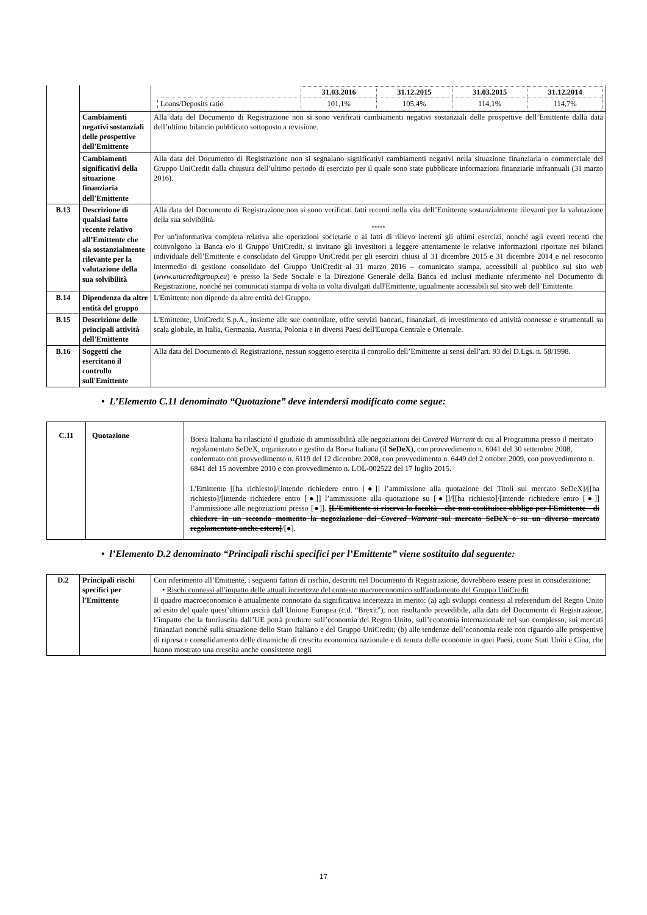| | | / / 31.03.2016 / 31.12.2015 / 31.03.2015 / 31.12.2014 / / Loans/Deposits ratio / 101,1% / 105,4% / 114,1% / 114,7% / |
| | Cambiamenti negativi sostanziali delle prospettive dell'Emittente | Alla data del Documento di Registrazione non si sono verificati cambiamenti negativi sostanziali delle prospettive dell’Emittente dalla data dell’ultimo bilancio pubblicato sottoposto a revisione. |
| | Cambiamenti significativi della situazione finanziaria dell'Emittente | Alla data del Documento di Registrazione non si segnalano significativi cambiamenti negativi nella situazione finanziaria o commerciale del Gruppo UniCredit dalla chiusura dell’ultimo periodo di esercizio per il quale sono state pubblicate informazioni finanziarie infrannuali (31 marzo 2016). |
| B.13 | Descrizione di qualsiasi fatto recente relativo all’Emittente che sia sostanzialmente rilevante per la valutazione della sua solvibilità | Alla data del Documento di Registrazione non si sono verificati fatti recenti nella vita dell’Emittente sostanzialmente rilevanti per la valutazione della sua solvibilità. ***** Per un'informativa completa relativa alle operazioni societarie e ai fatti di rilievo inerenti gli ultimi esercizi, nonché agli eventi recenti che coinvolgono la Banca e/o il Gruppo UniCredit, si invitano gli investitori a leggere attentamente le relative informazioni riportate nei bilanci individuale dell’Emittente e consolidato del Gruppo UniCredit per gli esercizi chiusi al 31 dicembre 2015 e 31 dicembre 2014 e nel resoconto intermedio di gestione consolidato del Gruppo UniCredit al 31 marzo 2016 – comunicato stampa, accessibili al pubblico sul sito web ( www.unicreditgroup.eu ) e presso la Sede Sociale e la Direzione Generale della Banca ed inclusi mediante riferimento nel Documento di Registrazione, nonché nei comunicati stampa di volta in volta divulgati dall'Emittente, ugualmente accessibili sul sito web dell’Emittente. |
| B.14 | Dipendenza da altre entità del gruppo | L'Emittente non dipende da altre entità del Gruppo. |
| B.15 | Descrizione delle principali attività dell'Emittente | L'Emittente, UniCredit S.p.A., insieme alle sue controllate, offre servizi bancari, finanziari, di investimento ed attività connesse e strumentali su scala globale, in Italia, Germania, Austria, Polonia e in diversi Paesi dell'Europa Centrale e Orientale. |
| B.16 | Soggetti che esercitano il controllo sull'Emittente | Alla data del Documento di Registrazione, nessun soggetto esercita il controllo dell’Emittente ai sensi dell’art. 93 del D.Lgs. n. 58/1998. |
• L’Elemento C.11 denominato “Quotazione” deve intendersi modificato come segue:
| C.11 | Quotazione | Borsa Italiana ha rilasciato il giudizio di ammissibilità alle negoziazioni dei Covered Warrant di cui al Programma presso il mercato regolamentato SeDeX, organizzato e gestito da Borsa Italiana (il SeDeX ), con provvedimento n. 6041 del 30 settembre 2008, confermato con provvedimento n. 6119 del 12 dicembre 2008, con provvedimento n. 6449 del 2 ottobre 2009, con provvedimento n. 6841 del 15 novembre 2010 e con provvedimento n. LOL-002522 del 17 luglio 2015. L'Emittente [[ha richiesto]/[intende richiedere entro [●]] l’ammissione alla quotazione dei Titoli sul mercato SeDeX]/[[ha richiesto]/[intende richiedere entro [●]] l’ammissione alla quotazione su [●]]/[[ha richiesto]/[intende richiedere entro [●]] l’ammissione alle negoziazioni presso [●]]. [L'Emittente si riserva la facoltà - che non costituisce obbligo per l'Emittente - di chiedere in un secondo momento la negoziazione dei Covered Warrant sul mercato SeDeX o su un diverso mercato regolamentato anche estero] /[●]. |
• l’Elemento D.2 denominato “Principali rischi specifici per l’Emittente” viene sostituito dal seguente:
| D.2 | Principali rischi specifici per l'Emittente | Con riferimento all’Emittente, i seguenti fattori di rischio, descritti nel Documento di Registrazione, dovrebbero essere presi in considerazione: • Rischi connessi all'impatto delle attuali incertezze del contesto macroeconomico sull'andamento del Gruppo UniCredit Il quadro macroeconomico è attualmente connotato da significativa incertezza in merito: (a) agli sviluppi connessi al referendum del Regno Unito ad esito del quale quest’ultimo uscirà dall’Unione Europea (c.d. “Brexit”), non risultando prevedibile, alla data del Documento di Registrazione, l’impatto che la fuoriuscita dall’UE potrà produrre sull’economia del Regno Unito, sull’economia internazionale nel suo complesso, sui mercati finanziari nonché sulla situazione dello Stato Italiano e del Gruppo UniCredit; (b) alle tendenze dell’economia reale con riguardo alle prospettive di ripresa e consolidamento delle dinamiche di crescita economica nazionale e di tenuta delle economie in quei Paesi, come Stati Uniti e Cina, che hanno mostrato una crescita anche consistente negli |
17